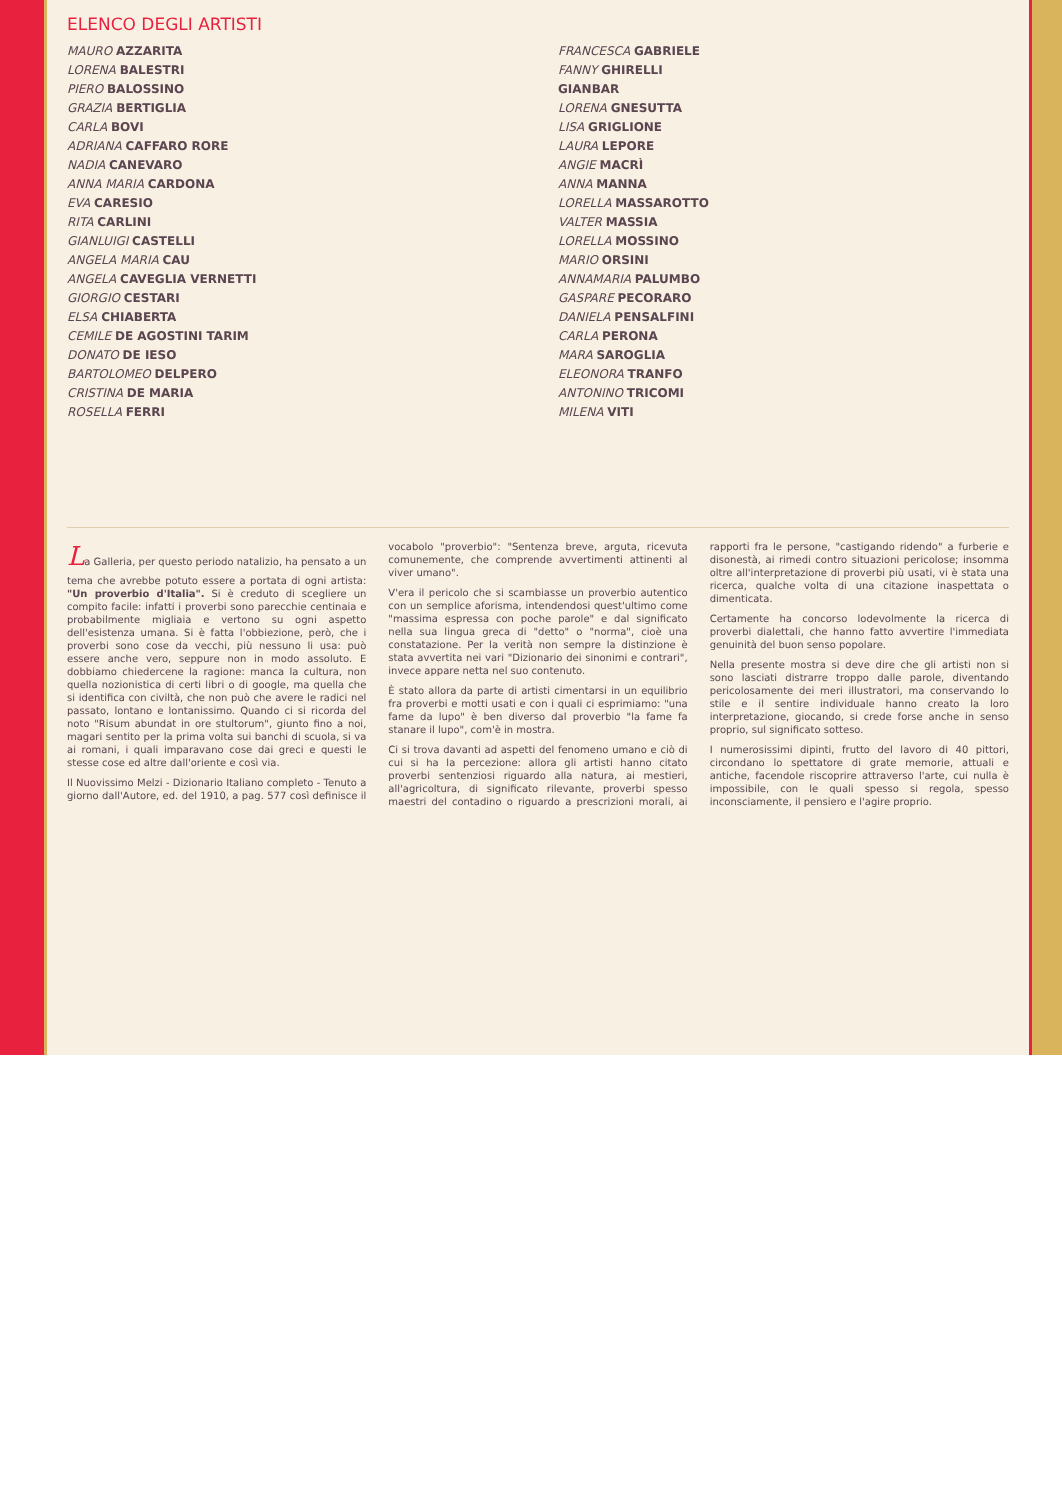ELENCO DEGLI ARTISTI
MAURO AZZARITA
LORENA BALESTRI
PIERO BALOSSINO
GRAZIA BERTIGLIA
CARLA BOVI
ADRIANA CAFFARO RORE
NADIA CANEVARO
ANNA MARIA CARDONA
EVA CARESIO
RITA CARLINI
GIANLUIGI CASTELLI
ANGELA MARIA CAU
ANGELA CAVEGLIA VERNETTI
GIORGIO CESTARI
ELSA CHIABERTA
CEMILE DE AGOSTINI TARIM
DONATO DE IESO
BARTOLOMEO DELPERO
CRISTINA DE MARIA
ROSELLA FERRI
FRANCESCA GABRIELE
FANNY GHIRELLI
GIANBAR
LORENA GNESUTTA
LISA GRIGLIONE
LAURA LEPORE
ANGIE MACRÌ
ANNA MANNA
LORELLA MASSAROTTO
VALTER MASSIA
LORELLA MOSSINO
MARIO ORSINI
ANNAMARIA PALUMBO
GASPARE PECORARO
DANIELA PENSALFINI
CARLA PERONA
MARA SAROGLIA
ELEONORA TRANFO
ANTONINO TRICOMI
MILENA VITI
La Galleria, per questo periodo natalizio, ha pensato a un tema che avrebbe potuto essere a portata di ogni artista: "Un proverbio d'Italia". Si è creduto di scegliere un compito facile: infatti i proverbi sono parecchie centinaia e probabilmente migliaia e vertono su ogni aspetto dell'esistenza umana. Si è fatta l'obbiezione, però, che i proverbi sono cose da vecchi, più nessuno li usa: può essere anche vero, seppure non in modo assoluto. E dobbiamo chiedercene la ragione: manca la cultura, non quella nozionistica di certi libri o di google, ma quella che si identifica con civiltà, che non può che avere le radici nel passato, lontano e lontanissimo. Quando ci si ricorda del noto "Risum abundat in ore stultorum", giunto fino a noi, magari sentito per la prima volta sui banchi di scuola, si va ai romani, i quali imparavano cose dai greci e questi le stesse cose ed altre dall'oriente e così via.
Il Nuovissimo Melzi - Dizionario Italiano completo - Tenuto a giorno dall'Autore, ed. del 1910, a pag. 577 così definisce il vocabolo "proverbio": "Sentenza breve, arguta, ricevuta comunemente, che comprende avvertimenti attinenti al viver umano".
V'era il pericolo che si scambiasse un proverbio autentico con un semplice aforisma, intendendosi quest'ultimo come "massima espressa con poche parole" e dal significato nella sua lingua greca di "detto" o "norma", cioè una constatazione. Per la verità non sempre la distinzione è stata avvertita nei vari "Dizionario dei sinonimi e contrari", invece appare netta nel suo contenuto.
È stato allora da parte di artisti cimentarsi in un equilibrio fra proverbi e motti usati e con i quali ci esprimiamo: "una fame da lupo" è ben diverso dal proverbio "la fame fa stanare il lupo", com'è in mostra.
Ci si trova davanti ad aspetti del fenomeno umano e ciò di cui si ha la percezione: allora gli artisti hanno citato proverbi sentenziosi riguardo alla natura, ai mestieri, all'agricoltura, di significato rilevante, proverbi spesso maestri del contadino o riguardo a prescrizioni morali, ai rapporti fra le persone, "castigando ridendo" a furberie e disonestà, ai rimedi contro situazioni pericolose; insomma oltre all'interpretazione di proverbi più usati, vi è stata una ricerca, qualche volta di una citazione inaspettata o dimenticata.
Certamente ha concorso lodevolmente la ricerca di proverbi dialettali, che hanno fatto avvertire l'immediata genuinità del buon senso popolare.
Nella presente mostra si deve dire che gli artisti non si sono lasciati distrarre troppo dalle parole, diventando pericolosamente dei meri illustratori, ma conservando lo stile e il sentire individuale hanno creato la loro interpretazione, giocando, si crede forse anche in senso proprio, sul significato sotteso.
I numerosissimi dipinti, frutto del lavoro di 40 pittori, circondano lo spettatore di grate memorie, attuali e antiche, facendole riscoprire attraverso l'arte, cui nulla è impossibile, con le quali spesso si regola, spesso inconsciamente, il pensiero e l'agire proprio.